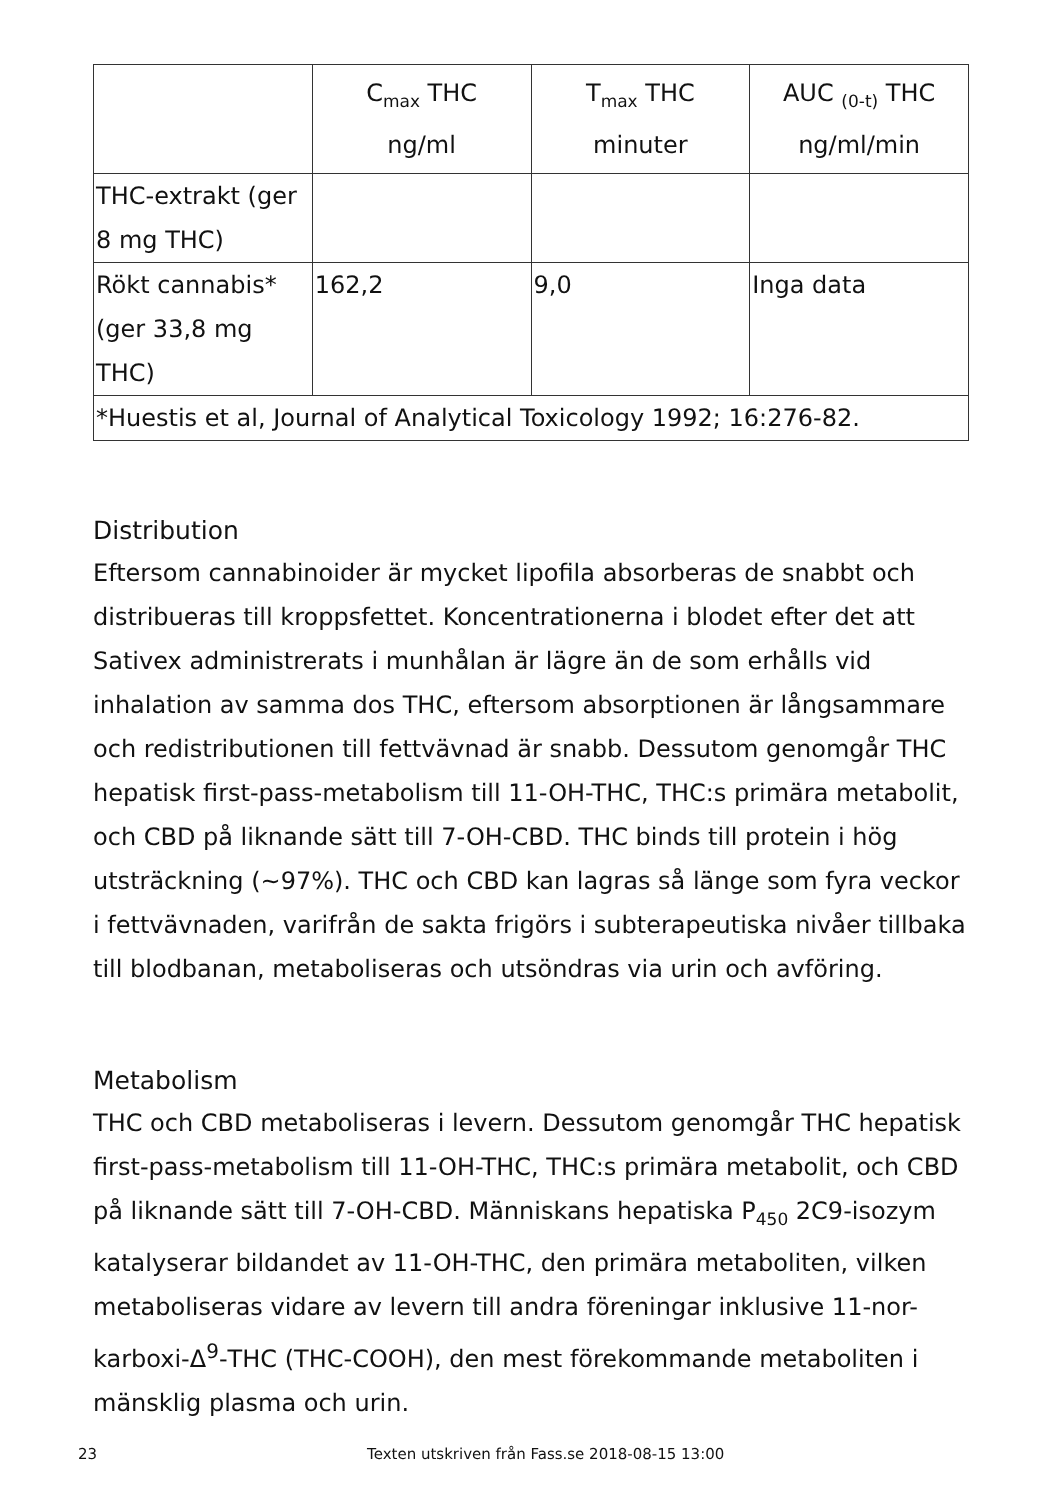| | C<sub>max</sub> THC ng/ml | T<sub>max</sub> THC minuter | AUC <sub>(0-t)</sub> THC ng/ml/min |
| --- | --- | --- | --- |
| THC-extrakt (ger 8 mg THC) | | | |
| Rökt cannabis* (ger 33,8 mg THC) | 162,2 | 9,0 | Inga data |
| *Huestis et al, Journal of Analytical Toxicology 1992; 16:276-82. | | | |
Distribution
Eftersom cannabinoider är mycket lipofila absorberas de snabbt och distribueras till kroppsfettet. Koncentrationerna i blodet efter det att Sativex administrerats i munhålan är lägre än de som erhålls vid inhalation av samma dos THC, eftersom absorptionen är långsammare och redistributionen till fettvävnad är snabb. Dessutom genomgår THC hepatisk first-pass-metabolism till 11-OH-THC, THC:s primära metabolit, och CBD på liknande sätt till 7-OH-CBD. THC binds till protein i hög utsträckning (~97%). THC och CBD kan lagras så länge som fyra veckor i fettvävnaden, varifrån de sakta frigörs i subterapeutiska nivåer tillbaka till blodbanan, metaboliseras och utsöndras via urin och avföring.
Metabolism
THC och CBD metaboliseras i levern. Dessutom genomgår THC hepatisk first-pass-metabolism till 11-OH-THC, THC:s primära metabolit, och CBD på liknande sätt till 7-OH-CBD. Människans hepatiska P<sub>450</sub> 2C9-isozym katalyserar bildandet av 11-OH-THC, den primära metaboliten, vilken metaboliseras vidare av levern till andra föreningar inklusive 11-nor-karboxi-Δ<sup>9</sup>-THC (THC-COOH), den mest förekommande metaboliten i mänsklig plasma och urin.
23 Texten utskriven från Fass.se 2018-08-15 13:00